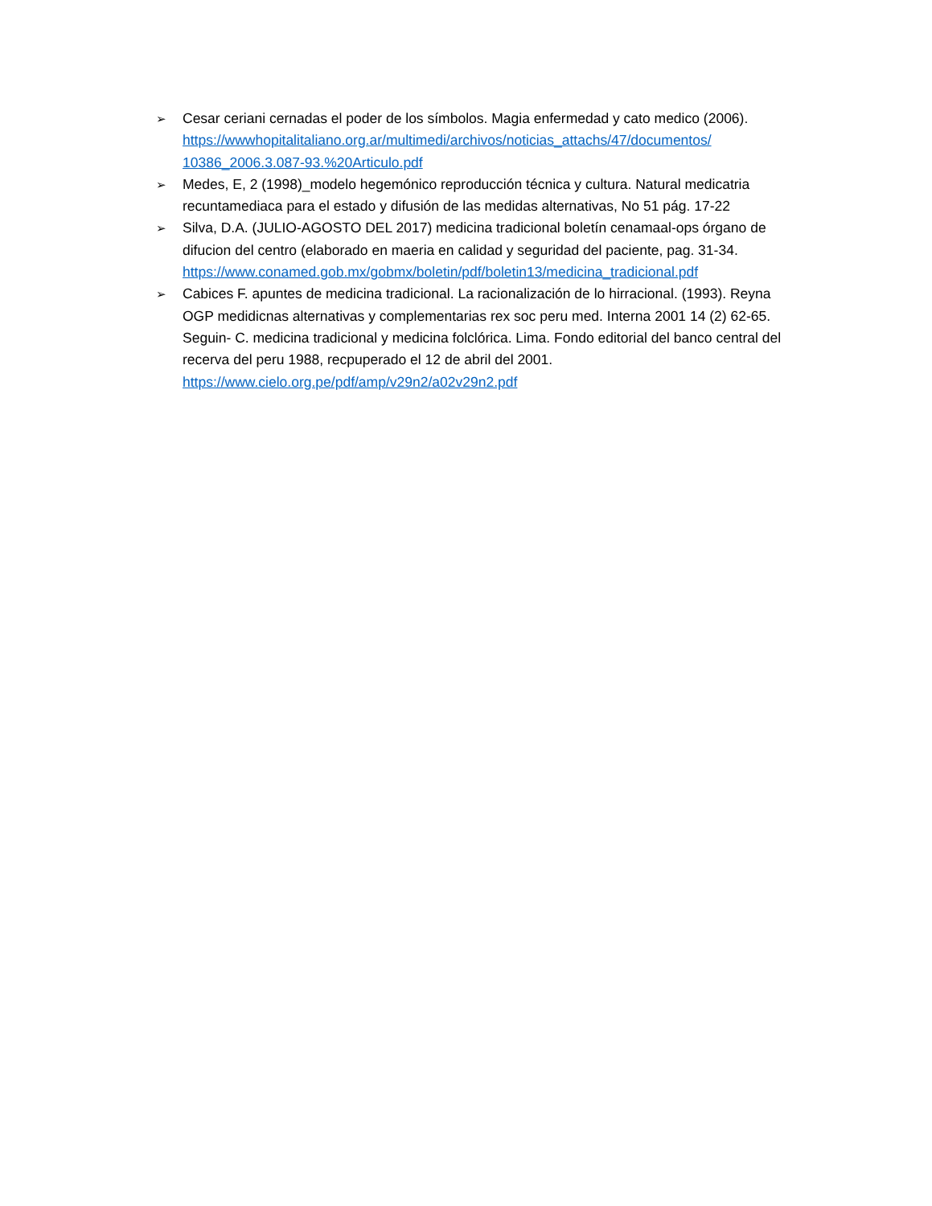➢
Cesar ceriani cernadas el poder de los símbolos. Magia enfermedad y cato medico (2006). https://wwwhopitalitaliano.org.ar/multimedi/archivos/noticias_attachs/47/documentos/ 10386_2006.3.087-93.%20Articulo.pdf
➢
Medes, E, 2 (1998)_modelo hegemónico reproducción técnica y cultura. Natural medicatria recuntamediaca para el estado y difusión de las medidas alternativas, No 51 pág. 17-22
➢
Silva, D.A. (JULIO-AGOSTO DEL 2017) medicina tradicional boletín cenamaal-ops órgano de difucion del centro (elaborado en maeria en calidad y seguridad del paciente, pag. 31-34. https://www.conamed.gob.mx/gobmx/boletin/pdf/boletin13/medicina_tradicional.pdf
➢
Cabices F. apuntes de medicina tradicional. La racionalización de lo hirracional. (1993). Reyna OGP medidicnas alternativas y complementarias rex soc peru med. Interna 2001 14 (2) 62-65. Seguin- C. medicina tradicional y medicina folclórica. Lima. Fondo editorial del banco central del recerva del peru 1988, recpuperado el 12 de abril del 2001. https://www.cielo.org.pe/pdf/amp/v29n2/a02v29n2.pdf